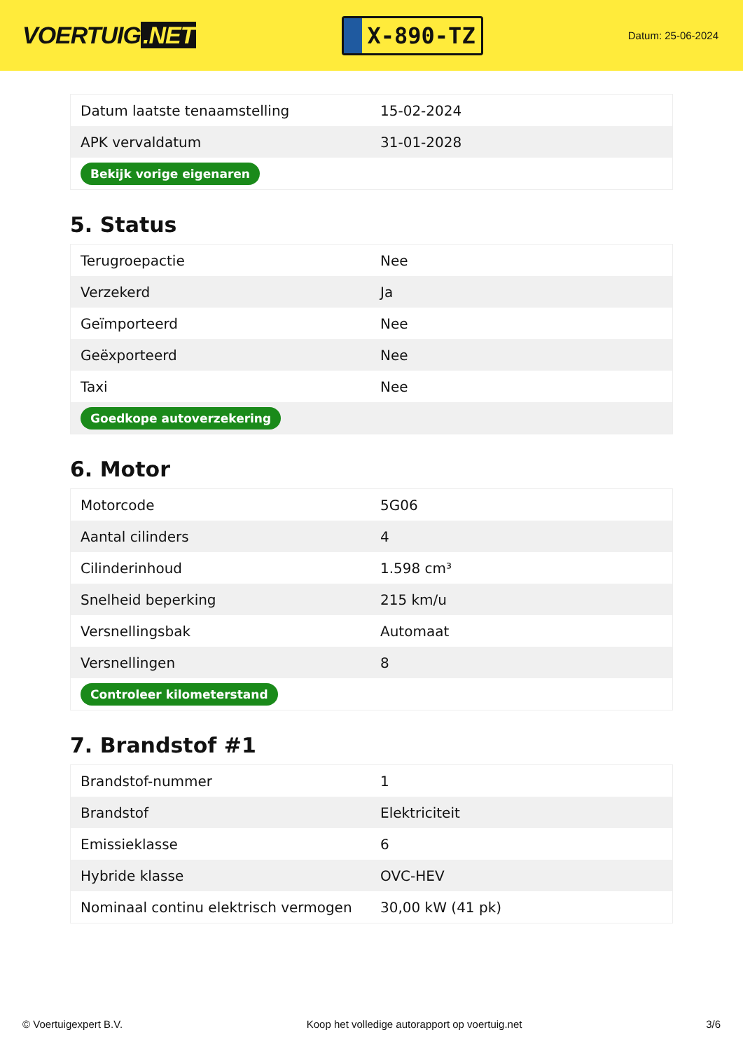VOERTUIG.NET
X-890-TZ
Datum: 25-06-2024
| Datum laatste tenaamstelling | 15-02-2024 |
| APK vervaldatum | 31-01-2028 |
| Bekijk vorige eigenaren | |
5. Status
| Terugroepactie | Nee |
| Verzekerd | Ja |
| Geïmporteerd | Nee |
| Geëxporteerd | Nee |
| Taxi | Nee |
| Goedkope autoverzekering | |
6. Motor
| Motorcode | 5G06 |
| Aantal cilinders | 4 |
| Cilinderinhoud | 1.598 cm³ |
| Snelheid beperking | 215 km/u |
| Versnellingsbak | Automaat |
| Versnellingen | 8 |
| Controleer kilometerstand | |
7. Brandstof #1
| Brandstof-nummer | 1 |
| Brandstof | Elektriciteit |
| Emissieklasse | 6 |
| Hybride klasse | OVC-HEV |
| Nominaal continu elektrisch vermogen | 30,00 kW (41 pk) |
© Voertuigexpert B.V. Koop het volledige autorapport op voertuig.net 3/6